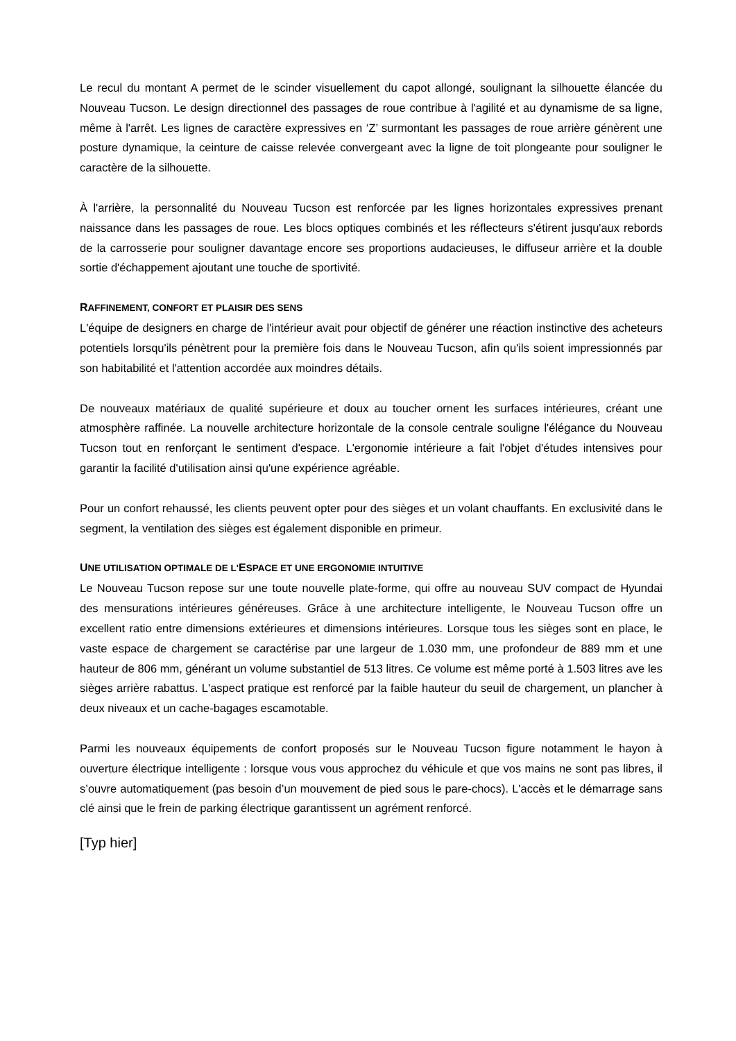Le recul du montant A permet de le scinder visuellement du capot allongé, soulignant la silhouette élancée du Nouveau Tucson. Le design directionnel des passages de roue contribue à l'agilité et au dynamisme de sa ligne, même à l'arrêt. Les lignes de caractère expressives en ‘Z’ surmontant les passages de roue arrière génèrent une posture dynamique, la ceinture de caisse relevée convergeant avec la ligne de toit plongeante pour souligner le caractère de la silhouette.
À l'arrière, la personnalité du Nouveau Tucson est renforcée par les lignes horizontales expressives prenant naissance dans les passages de roue. Les blocs optiques combinés et les réflecteurs s'étirent jusqu'aux rebords de la carrosserie pour souligner davantage encore ses proportions audacieuses, le diffuseur arrière et la double sortie d'échappement ajoutant une touche de sportivité.
RAFFINEMENT, CONFORT ET PLAISIR DES SENS
L'équipe de designers en charge de l'intérieur avait pour objectif de générer une réaction instinctive des acheteurs potentiels lorsqu'ils pénètrent pour la première fois dans le Nouveau Tucson, afin qu'ils soient impressionnés par son habitabilité et l'attention accordée aux moindres détails.
De nouveaux matériaux de qualité supérieure et doux au toucher ornent les surfaces intérieures, créant une atmosphère raffinée. La nouvelle architecture horizontale de la console centrale souligne l'élégance du Nouveau Tucson tout en renforçant le sentiment d'espace. L'ergonomie intérieure a fait l'objet d'études intensives pour garantir la facilité d'utilisation ainsi qu'une expérience agréable.
Pour un confort rehaussé, les clients peuvent opter pour des sièges et un volant chauffants. En exclusivité dans le segment, la ventilation des sièges est également disponible en primeur.
UNE UTILISATION OPTIMALE DE L'ESPACE ET UNE ERGONOMIE INTUITIVE
Le Nouveau Tucson repose sur une toute nouvelle plate-forme, qui offre au nouveau SUV compact de Hyundai des mensurations intérieures généreuses. Grâce à une architecture intelligente, le Nouveau Tucson offre un excellent ratio entre dimensions extérieures et dimensions intérieures. Lorsque tous les sièges sont en place, le vaste espace de chargement se caractérise par une largeur de 1.030 mm, une profondeur de 889 mm et une hauteur de 806 mm, générant un volume substantiel de 513 litres. Ce volume est même porté à 1.503 litres ave les sièges arrière rabattus. L'aspect pratique est renforcé par la faible hauteur du seuil de chargement, un plancher à deux niveaux et un cache-bagages escamotable.
Parmi les nouveaux équipements de confort proposés sur le Nouveau Tucson figure notamment le hayon à ouverture électrique intelligente : lorsque vous vous approchez du véhicule et que vos mains ne sont pas libres, il s’ouvre automatiquement (pas besoin d’un mouvement de pied sous le pare-chocs). L'accès et le démarrage sans clé ainsi que le frein de parking électrique garantissent un agrément renforcé.
[Typ hier]